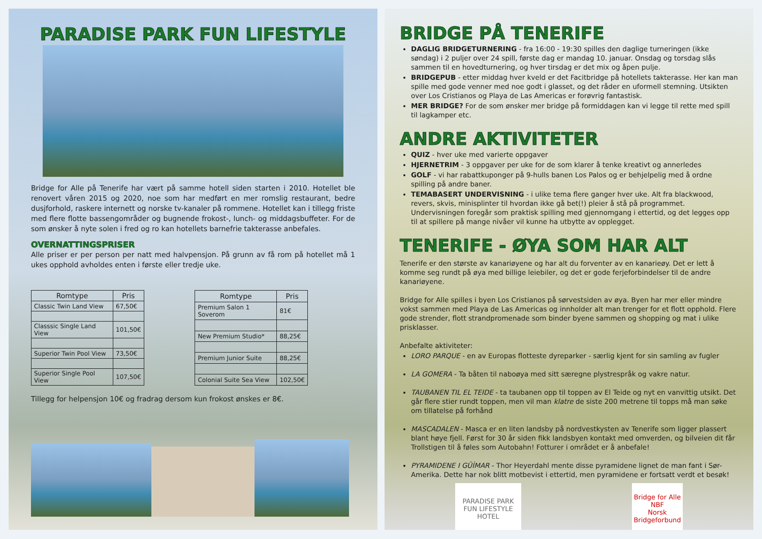PARADISE PARK FUN LIFESTYLE
Bridge for Alle på Tenerife har vært på samme hotell siden starten i 2010. Hotellet ble renovert våren 2015 og 2020, noe som har medført en mer romslig restaurant, bedre dusjforhold, raskere internett og norske tv-kanaler på rommene. Hotellet kan i tillegg friste med flere flotte bassengområder og bugnende frokost-, lunch- og middagsbuffeter. For de som ønsker å nyte solen i fred og ro kan hotellets barnefrie takterasse anbefales.
OVERNATTINGSPRISER
Alle priser er per person per natt med halvpensjon. På grunn av få rom på hotellet må 1 ukes opphold avholdes enten i første eller tredje uke.
| Romtype | Pris |
| --- | --- |
| Classic Twin Land View | 67,50€ |
| Classsic Single Land View | 101,50€ |
| Superior Twin Pool View | 73,50€ |
| Superior Single Pool View | 107,50€ |
| Romtype | Pris |
| --- | --- |
| Premium Salon 1 Soverom | 81€ |
| New Premium Studio* | 88,25€ |
| Premium Junior Suite | 88,25€ |
| Colonial Suite Sea View | 102,50€ |
Tillegg for helpensjon 10€ og fradrag dersom kun frokost ønskes er 8€.
BRIDGE PÅ TENERIFE
DAGLIG BRIDGETURNERING - fra 16:00 - 19:30 spilles den daglige turneringen (ikke søndag) i 2 puljer over 24 spill, første dag er mandag 10. januar. Onsdag og torsdag slås sammen til en hovedturnering, og hver tirsdag er det mix og åpen pulje.
BRIDGEPUB - etter middag hver kveld er det Facitbridge på hotellets takterasse. Her kan man spille med gode venner med noe godt i glasset, og det råder en uformell stemning. Utsikten over Los Cristianos og Playa de Las Americas er forøvrig fantastisk.
MER BRIDGE? For de som ønsker mer bridge på formiddagen kan vi legge til rette med spill til lagkamper etc.
ANDRE AKTIVITETER
QUIZ - hver uke med varierte oppgaver
HJERNETRIM - 3 oppgaver per uke for de som klarer å tenke kreativt og annerledes
GOLF - vi har rabattkuponger på 9-hulls banen Los Palos og er behjelpelig med å ordne spilling på andre baner.
TEMABASERT UNDERVISNING - i ulike tema flere ganger hver uke. Alt fra blackwood, revers, skvis, minisplinter til hvordan ikke gå bet(!) pleier å stå på programmet. Undervisningen foregår som praktisk spilling med gjennomgang i ettertid, og det legges opp til at spillere på mange nivåer vil kunne ha utbytte av opplegget.
TENERIFE - ØYA SOM HAR ALT
Tenerife er den største av kanariøyene og har alt du forventer av en kanarieøy. Det er lett å komme seg rundt på øya med billige leiebiler, og det er gode ferjeforbindelser til de andre kanariøyene.
Bridge for Alle spilles i byen Los Cristianos på sørvestsiden av øya. Byen har mer eller mindre vokst sammen med Playa de Las Americas og innholder alt man trenger for et flott opphold. Flere gode strender, flott strandpromenade som binder byene sammen og shopping og mat i ulike prisklasser.
Anbefalte aktiviteter:
LORO PARQUE - en av Europas flotteste dyreparker - særlig kjent for sin samling av fugler
LA GOMERA - Ta båten til naboøya med sitt særegne plystrespråk og vakre natur.
TAUBANEN TIL EL TEIDE - ta taubanen opp til toppen av El Teide og nyt en vanvittig utsikt. Det går flere stier rundt toppen, men vil man klatre de siste 200 metrene til topps må man søke om tillatelse på forhånd
MASCADALEN - Masca er en liten landsby på nordvestkysten av Tenerife som ligger plassert blant høye fjell. Først for 30 år siden fikk landsbyen kontakt med omverden, og bilveien dit får Trollstigen til å føles som Autobahn! Fotturer i området er å anbefale!
PYRAMIDENE I GÜÍMAR - Thor Heyerdahl mente disse pyramidene lignet de man fant i Sør-Amerika. Dette har nok blitt motbevist i ettertid, men pyramidene er fortsatt verdt et besøk!
PARADISE PARK
FUN LIFESTYLE HOTEL
Bridge for Alle
NBF
Norsk Bridgeforbund